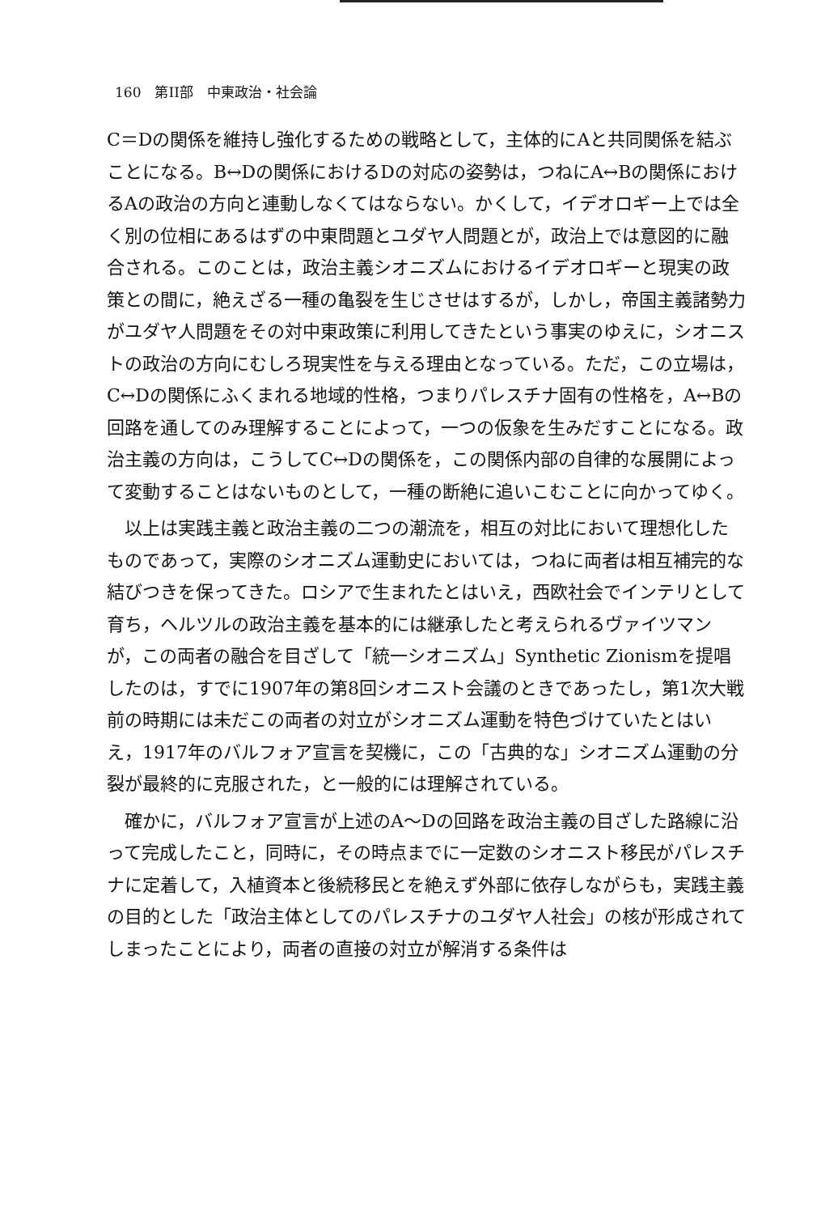160　第II部　中東政治・社会論
C＝Dの関係を維持し強化するための戦略として，主体的にAと共同関係を結ぶことになる。B↔Dの関係におけるDの対応の姿勢は，つねにA↔Bの関係におけるAの政治の方向と連動しなくてはならない。かくして，イデオロギー上では全く別の位相にあるはずの中東問題とユダヤ人問題とが，政治上では意図的に融合される。このことは，政治主義シオニズムにおけるイデオロギーと現実の政策との間に，絶えざる一種の亀裂を生じさせはするが，しかし，帝国主義諸勢力がユダヤ人問題をその対中東政策に利用してきたという事実のゆえに，シオニストの政治の方向にむしろ現実性を与える理由となっている。ただ，この立場は，C↔Dの関係にふくまれる地域的性格，つまりパレスチナ固有の性格を，A↔Bの回路を通してのみ理解することによって，一つの仮象を生みだすことになる。政治主義の方向は，こうしてC↔Dの関係を，この関係内部の自律的な展開によって変動することはないものとして，一種の断絶に追いこむことに向かってゆく。
以上は実践主義と政治主義の二つの潮流を，相互の対比において理想化したものであって，実際のシオニズム運動史においては，つねに両者は相互補完的な結びつきを保ってきた。ロシアで生まれたとはいえ，西欧社会でインテリとして育ち，ヘルツルの政治主義を基本的には継承したと考えられるヴァイツマンが，この両者の融合を目ざして「統一シオニズム」Synthetic Zionismを提唱したのは，すでに1907年の第8回シオニスト会議のときであったし，第1次大戦前の時期には未だこの両者の対立がシオニズム運動を特色づけていたとはいえ，1917年のバルフォア宣言を契機に，この「古典的な」シオニズム運動の分裂が最終的に克服された，と一般的には理解されている。
確かに，バルフォア宣言が上述のA～Dの回路を政治主義の目ざした路線に沿って完成したこと，同時に，その時点までに一定数のシオニスト移民がパレスチナに定着して，入植資本と後続移民とを絶えず外部に依存しながらも，実践主義の目的とした「政治主体としてのパレスチナのユダヤ人社会」の核が形成されてしまったことにより，両者の直接の対立が解消する条件は